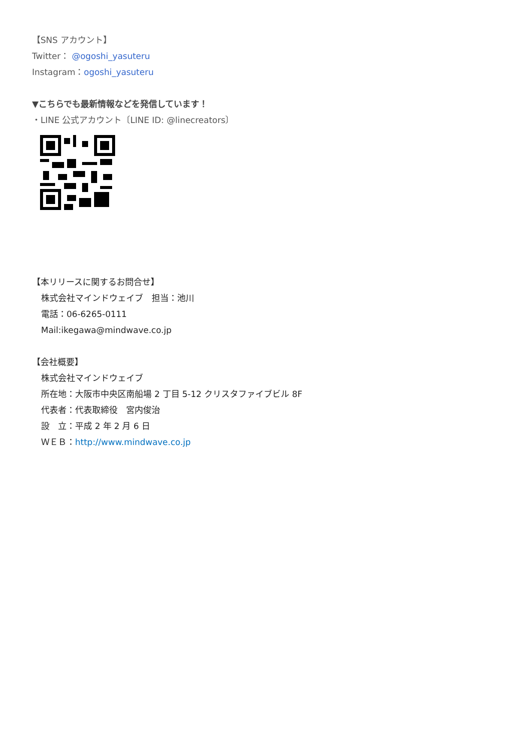【SNS アカウント】
Twitter： @ogoshi_yasuteru
Instagram：ogoshi_yasuteru
▼こちらでも最新情報などを発信しています！
・LINE 公式アカウント〔LINE ID: @linecreators〕
【本リリースに関するお問合せ】
株式会社マインドウェイブ　担当：池川
電話：06-6265-0111
Mail:ikegawa@mindwave.co.jp
【会社概要】
株式会社マインドウェイブ
所在地：大阪市中央区南船場 2 丁目 5-12 クリスタファイブビル 8F
代表者：代表取締役　宮内俊治
設　立：平成 2 年 2 月 6 日
ＷＥＢ：http://www.mindwave.co.jp